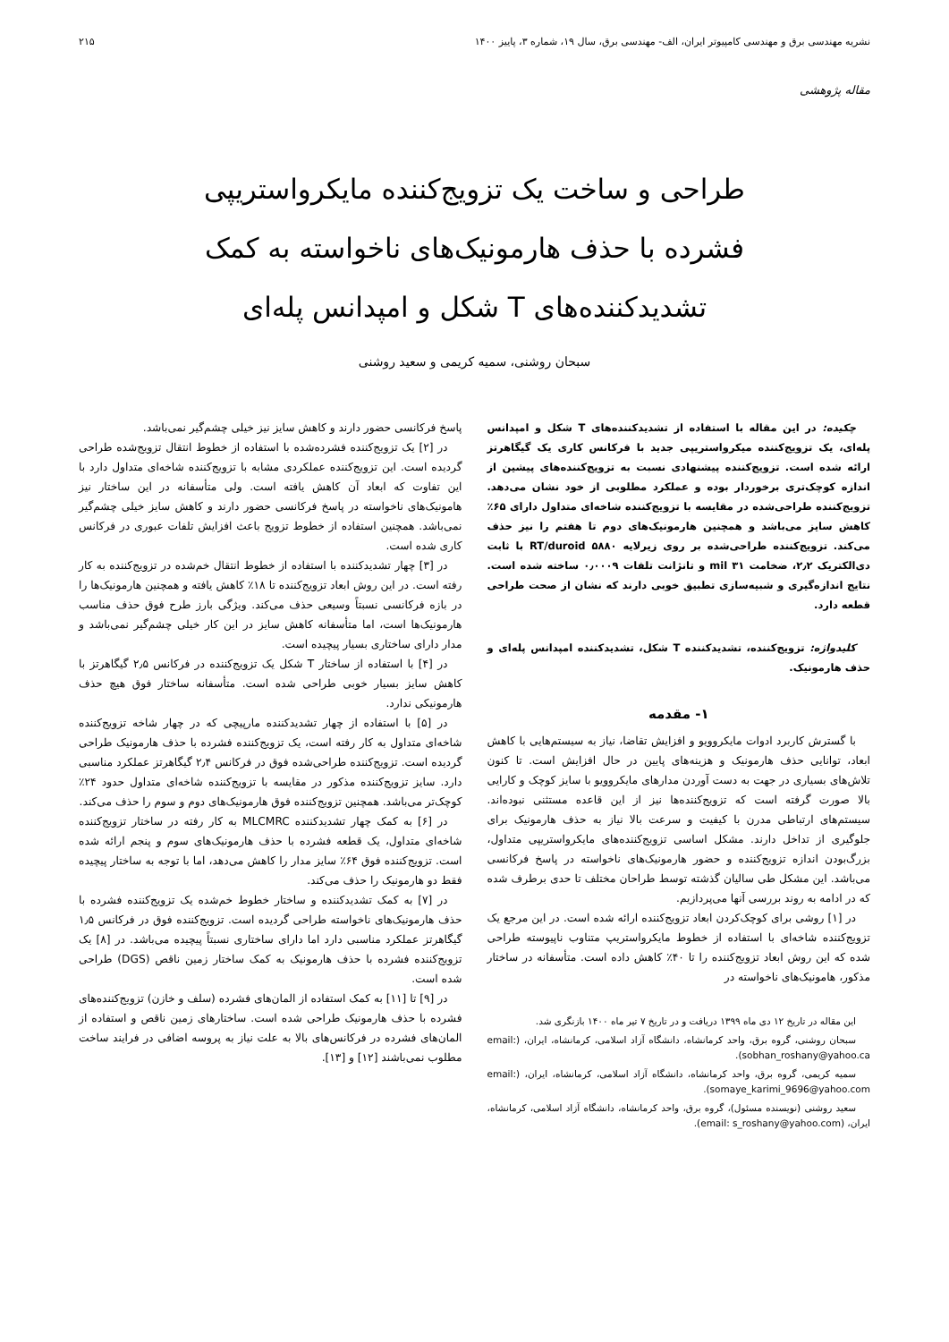نشریه مهندسی برق و مهندسی کامپیوتر ایران، الف- مهندسی برق، سال ۱۹، شماره ۳، پاییز ۱۴۰۰ ۲۱۵
مقاله پژوهشی
طراحی و ساخت یک تزویج‌کننده مایکرواستریپی
فشرده با حذف هارمونیک‌های ناخواسته به کمک
تشدیدکننده‌های T شکل و امپدانس پله‌ای
سبحان روشنی، سمیه کریمی و سعید روشنی
چکیده: در این مقاله با استفاده از تشدیدکننده‌های T شکل و امپدانس پله‌ای، یک تزویج‌کننده میکرواستریپی جدید با فرکانس کاری یک گیگاهرتز ارائه شده است. تزویج‌کننده پیشنهادی نسبت به تزویج‌کننده‌های پیشین از اندازه کوچک‌تری برخوردار بوده و عملکرد مطلوبی از خود نشان می‌دهد. تزویج‌کننده طراحی‌شده در مقایسه با تزویج‌کننده شاخه‌ای متداول دارای ۶۵٪ کاهش سایز می‌باشد و همچنین هارمونیک‌های دوم تا هفتم را نیز حذف می‌کند. تزویج‌کننده طراحی‌شده بر روی زیرلایه RT/duroid ۵۸۸۰ با ثابت دی‌الکتریک ۲٫۲، ضخامت ۳۱ mil و تانژانت تلفات ۰٫۰۰۰۹ ساخته شده است. نتایج اندازه‌گیری و شبیه‌سازی تطبیق خوبی دارند که نشان از صحت طراحی قطعه دارد.
کلیدواژه: تزویج‌کننده، تشدیدکننده T شکل، تشدیدکننده امپدانس پله‌ای و حذف هارمونیک.
۱- مقدمه
با گسترش کاربرد ادوات مایکروویو و افزایش تقاضا، نیاز به سیستم‌هایی با کاهش ابعاد، توانایی حذف هارمونیک و هزینه‌های پایین در حال افزایش است. تا کنون تلاش‌های بسیاری در جهت به دست آوردن مدارهای مایکروویو با سایز کوچک و کارایی بالا صورت گرفته است که تزویج‌کننده‌ها نیز از این قاعده مستثنی نبوده‌اند. سیستم‌های ارتباطی مدرن با کیفیت و سرعت بالا نیاز به حذف هارمونیک برای جلوگیری از تداخل دارند. مشکل اساسی تزویج‌کننده‌های مایکرواستریپی متداول، بزرگ‌بودن اندازه تزویج‌کننده و حضور هارمونیک‌های ناخواسته در پاسخ فرکانسی می‌باشد. این مشکل طی سالیان گذشته توسط طراحان مختلف تا حدی برطرف شده که در ادامه به روند بررسی آنها می‌پردازیم.
در [۱] روشی برای کوچک‌کردن ابعاد تزویج‌کننده ارائه شده است. در این مرجع یک تزویج‌کننده شاخه‌ای با استفاده از خطوط مایکرواستریپ متناوب ناپیوسته طراحی شده که این روش ابعاد تزویج‌کننده را تا ۴۰٪ کاهش داده است. متأسفانه در ساختار مذکور، هامونیک‌های ناخواسته در
این مقاله در تاریخ ۱۲ دی ماه ۱۳۹۹ دریافت و در تاریخ ۷ تیر ماه ۱۴۰۰ بازنگری شد.
سبحان روشنی، گروه برق، واحد کرمانشاه، دانشگاه آزاد اسلامی، کرمانشاه، ایران، (email: sobhan_roshany@yahoo.ca).
سمیه کریمی، گروه برق، واحد کرمانشاه، دانشگاه آزاد اسلامی، کرمانشاه، ایران، (email: somaye_karimi_9696@yahoo.com).
سعید روشنی (نویسنده مسئول)، گروه برق، واحد کرمانشاه، دانشگاه آزاد اسلامی، کرمانشاه، ایران، (email: s_roshany@yahoo.com).
پاسخ فرکانسی حضور دارند و کاهش سایز نیز خیلی چشم‌گیر نمی‌باشد.
در [۲] یک تزویج‌کننده فشرده‌شده با استفاده از خطوط انتقال تزویج‌شده طراحی گردیده است. این تزویج‌کننده عملکردی مشابه با تزویج‌کننده شاخه‌ای متداول دارد با این تفاوت که ابعاد آن کاهش یافته است. ولی متأسفانه در این ساختار نیز هامونیک‌های ناخواسته در پاسخ فرکانسی حضور دارند و کاهش سایز خیلی چشم‌گیر نمی‌باشد. همچنین استفاده از خطوط تزویج باعث افزایش تلفات عبوری در فرکانس کاری شده است.
در [۳] چهار تشدیدکننده با استفاده از خطوط انتقال خم‌شده در تزویج‌کننده به کار رفته است. در این روش ابعاد تزویج‌کننده تا ۱۸٪ کاهش یافته و همچنین هارمونیک‌ها را در بازه فرکانسی نسبتاً وسیعی حذف می‌کند. ویژگی بارز طرح فوق حذف مناسب هارمونیک‌ها است، اما متأسفانه کاهش سایز در این کار خیلی چشم‌گیر نمی‌باشد و مدار دارای ساختاری بسیار پیچیده است.
در [۴] با استفاده از ساختار T شکل یک تزویج‌کننده در فرکانس ۲٫۵ گیگاهرتز با کاهش سایز بسیار خوبی طراحی شده است. متأسفانه ساختار فوق هیچ حذف هارمونیکی ندارد.
در [۵] با استفاده از چهار تشدیدکننده مارپیچی که در چهار شاخه تزویج‌کننده شاخه‌ای متداول به کار رفته است، یک تزویج‌کننده فشرده با حذف هارمونیک طراحی گردیده است. تزویج‌کننده طراحی‌شده فوق در فرکانس ۲٫۴ گیگاهرتز عملکرد مناسبی دارد. سایز تزویج‌کننده مذکور در مقایسه با تزویج‌کننده شاخه‌ای متداول حدود ۲۴٪ کوچک‌تر می‌باشد. همچنین تزویج‌کننده فوق هارمونیک‌های دوم و سوم را حذف می‌کند.
در [۶] به کمک چهار تشدیدکننده MLCMRC به کار رفته در ساختار تزویج‌کننده شاخه‌ای متداول، یک قطعه فشرده با حذف هارمونیک‌های سوم و پنجم ارائه شده است. تزویج‌کننده فوق ۶۴٪ سایز مدار را کاهش می‌دهد، اما با توجه به ساختار پیچیده فقط دو هارمونیک را حذف می‌کند.
در [۷] به کمک تشدیدکننده و ساختار خطوط خم‌شده یک تزویج‌کننده فشرده با حذف هارمونیک‌های ناخواسته طراحی گردیده است. تزویج‌کننده فوق در فرکانس ۱٫۵ گیگاهرتز عملکرد مناسبی دارد اما دارای ساختاری نسبتاً پیچیده می‌باشد. در [۸] یک تزویج‌کننده فشرده با حذف هارمونیک به کمک ساختار زمین ناقص (DGS) طراحی شده است.
در [۹] تا [۱۱] به کمک استفاده از المان‌های فشرده (سلف و خازن) تزویج‌کننده‌های فشرده با حذف هارمونیک طراحی شده است. ساختارهای زمین ناقص و استفاده از المان‌های فشرده در فرکانس‌های بالا به علت نیاز به پروسه اضافی در فرایند ساخت مطلوب نمی‌باشند [۱۲] و [۱۳].